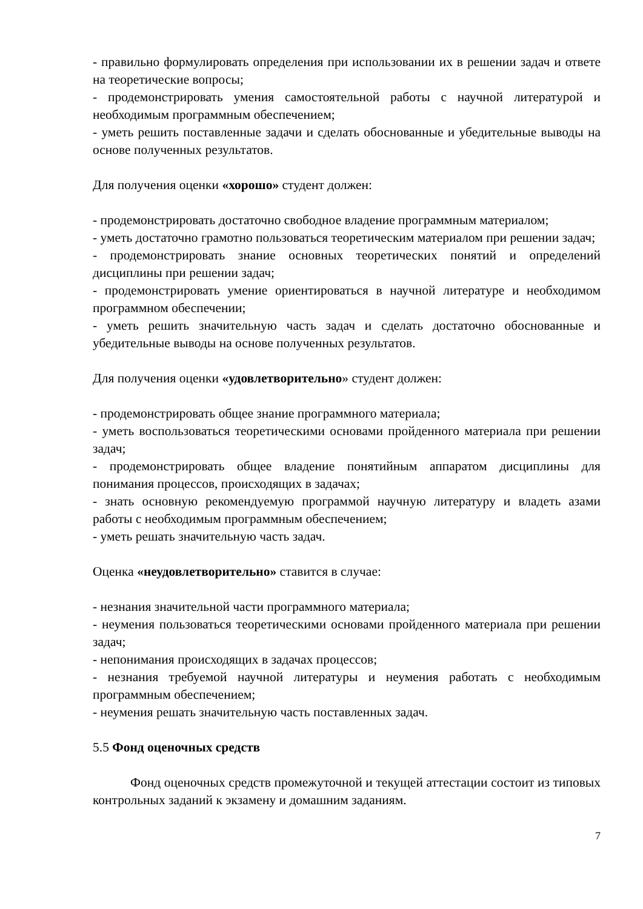- правильно формулировать определения при использовании их в решении задач и ответе на теоретические вопросы;
- продемонстрировать умения самостоятельной работы с научной литературой и необходимым программным обеспечением;
- уметь решить поставленные задачи и сделать обоснованные и убедительные выводы на основе полученных результатов.
Для получения оценки «хорошо» студент должен:
- продемонстрировать достаточно свободное владение программным материалом;
- уметь достаточно грамотно пользоваться теоретическим материалом при решении задач;
- продемонстрировать знание основных теоретических понятий и определений дисциплины при решении задач;
- продемонстрировать умение ориентироваться в научной литературе и необходимом программном обеспечении;
- уметь решить значительную часть задач и сделать достаточно обоснованные и убедительные выводы на основе полученных результатов.
Для получения оценки «удовлетворительно» студент должен:
- продемонстрировать общее знание программного материала;
- уметь воспользоваться теоретическими основами пройденного материала при решении задач;
- продемонстрировать общее владение понятийным аппаратом дисциплины для понимания процессов, происходящих в задачах;
- знать основную рекомендуемую программой научную литературу и владеть азами работы с необходимым программным обеспечением;
- уметь решать значительную часть задач.
Оценка «неудовлетворительно» ставится в случае:
- незнания значительной части программного материала;
- неумения пользоваться теоретическими основами пройденного материала при решении задач;
- непонимания происходящих в задачах процессов;
- незнания требуемой научной литературы и неумения работать с необходимым программным обеспечением;
- неумения решать значительную часть поставленных задач.
5.5 Фонд оценочных средств
Фонд оценочных средств промежуточной и текущей аттестации состоит из типовых контрольных заданий к экзамену и домашним заданиям.
7